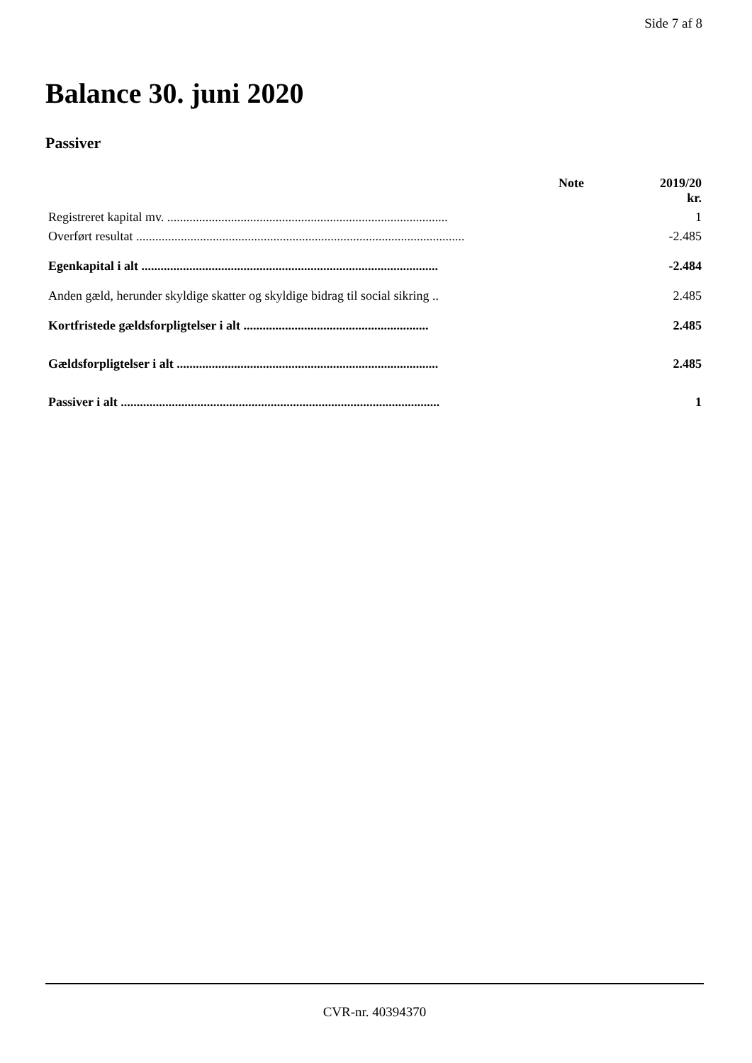Side 7 af 8
Balance 30. juni 2020
Passiver
| | Note | 2019/20 kr. |
| --- | --- | --- |
| Registreret kapital mv. ........................................................................................ | | 1 |
| Overført resultat ....................................................................................................... | | -2.485 |
| Egenkapital i alt ............................................................................................. | | -2.484 |
| Anden gæld, herunder skyldige skatter og skyldige bidrag til social sikring .. | | 2.485 |
| Kortfristede gældsforpligtelser i alt .......................................................... | | 2.485 |
| Gældsforpligtelser i alt .................................................................................. | | 2.485 |
| Passiver i alt .................................................................................................... | | 1 |
CVR-nr. 40394370